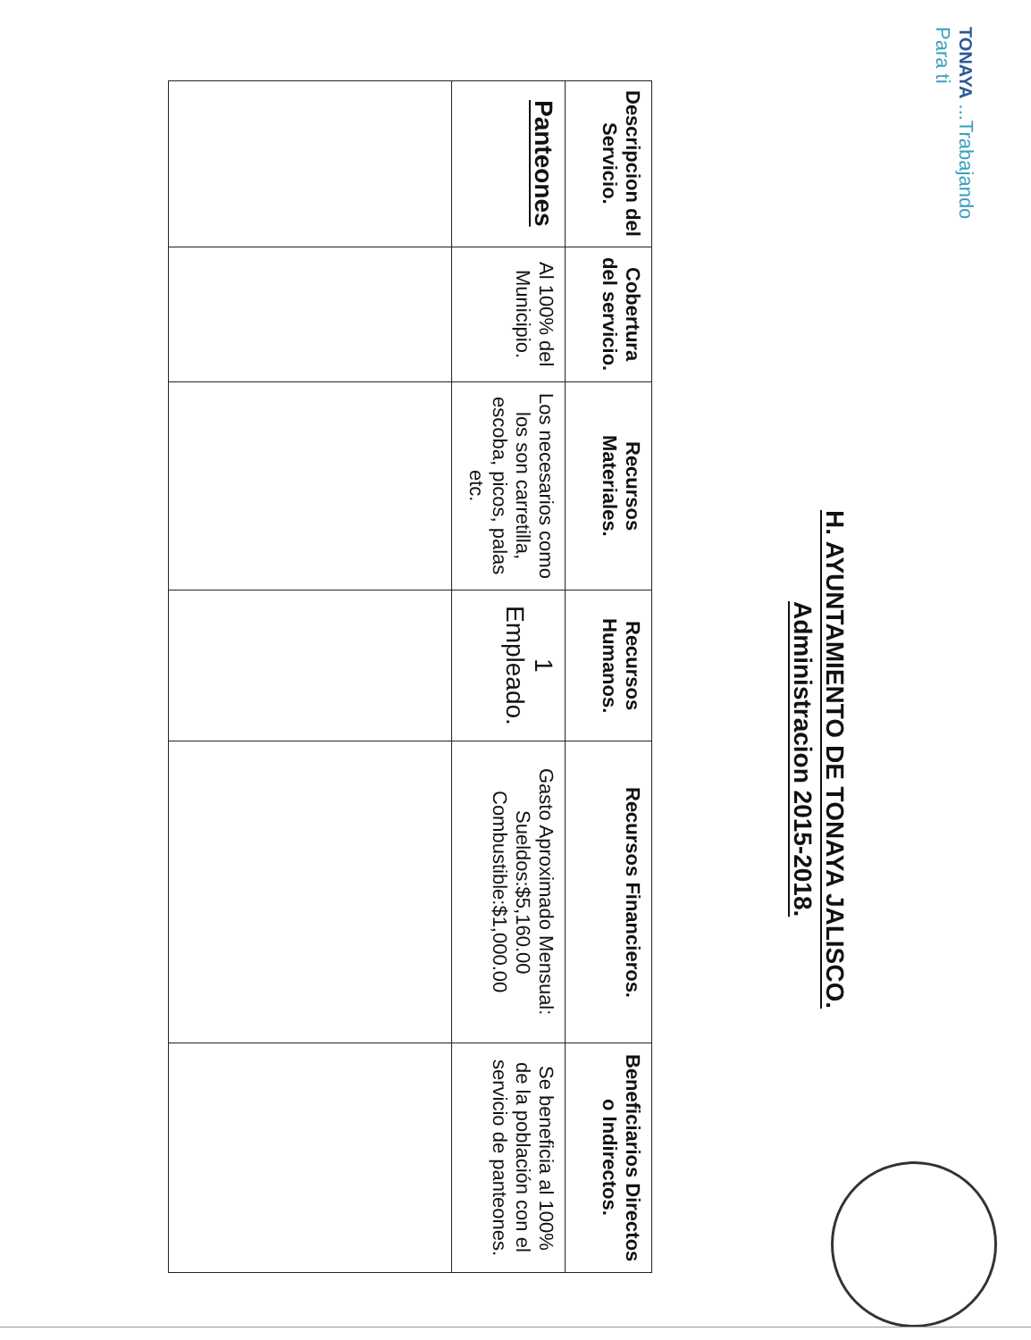TONAYA ...Trabajando Para ti
H. AYUNTAMIENTO DE TONAYA JALISCO.
Administracion 2015-2018.
| Descripcion del Servicio. | Cobertura del servicio. | Recursos Materiales. | Recursos Humanos. | Recursos Financieros. | Beneficiarios Directos o Indirectos. |
| --- | --- | --- | --- | --- | --- |
| Panteones | Al 100% del Municipio. | Los necesarios como los son carretilla, escoba, picos, palas etc. | 1 Empleado. | Gasto Aproximado Mensual: Sueldos:$5,160.00 Combustible:$1,000.00 | Se beneficia al 100% de la población con el servicio de panteones. |